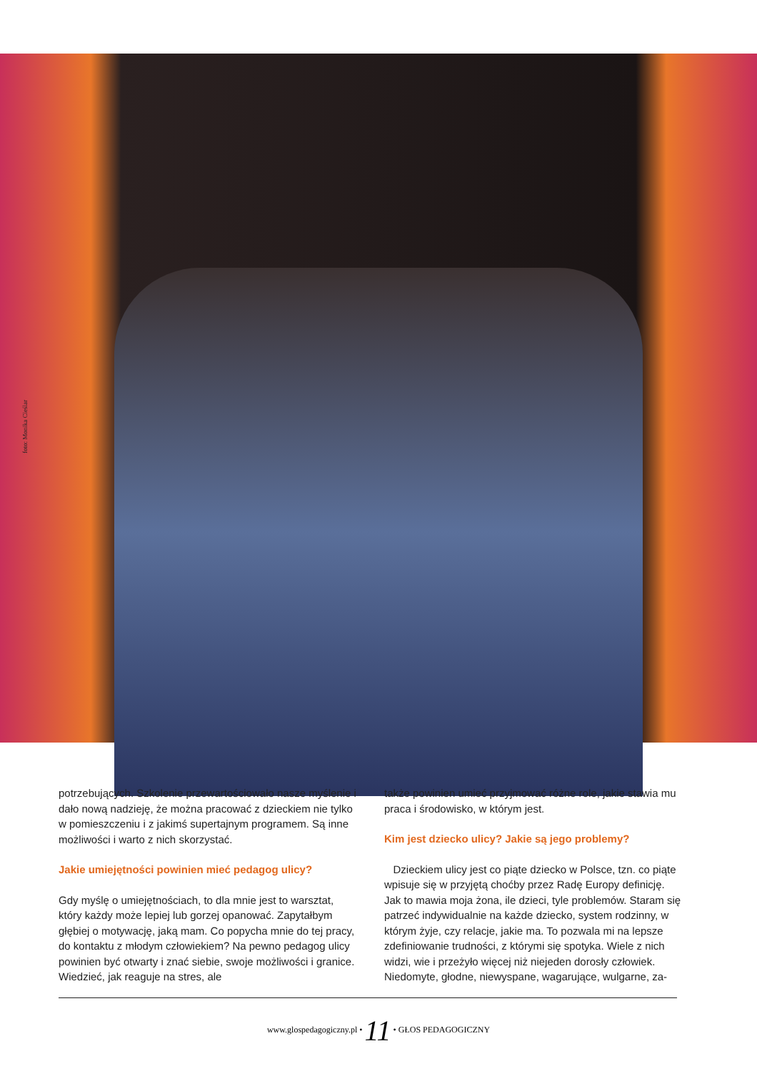foto: Monika Cieślar
potrzebujących. Szkolenie przewartościowało nasze myślenie i dało nową nadzieję, że można pracować z dzieckiem nie tylko w pomieszczeniu i z jakimś supertajnym programem. Są inne możliwości i warto z nich skorzystać.
Jakie umiejętności powinien mieć pedagog ulicy?
Gdy myślę o umiejętnościach, to dla mnie jest to warsztat, który każdy może lepiej lub gorzej opanować. Zapytałbym głębiej o motywację, jaką mam. Co popycha mnie do tej pracy, do kontaktu z młodym człowiekiem? Na pewno pedagog ulicy powinien być otwarty i znać siebie, swoje możliwości i granice. Wiedzieć, jak reaguje na stres, ale
także powinien umieć przyjmować różne role, jakie stawia mu praca i środowisko, w którym jest.
Kim jest dziecko ulicy? Jakie są jego problemy?
Dzieckiem ulicy jest co piąte dziecko w Polsce, tzn. co piąte wpisuje się w przyjętą choćby przez Radę Europy definicję. Jak to mawia moja żona, ile dzieci, tyle problemów. Staram się patrzeć indywidualnie na każde dziecko, system rodzinny, w którym żyje, czy relacje, jakie ma. To pozwala mi na lepsze zdefiniowanie trudności, z którymi się spotyka. Wiele z nich widzi, wie i przeżyło więcej niż niejeden dorosły człowiek. Niedomyte, głodne, niewyspane, wagarujące, wulgarne, za-
www.glospedagogiczny.pl • 11 • GŁOS PEDAGOGICZNY